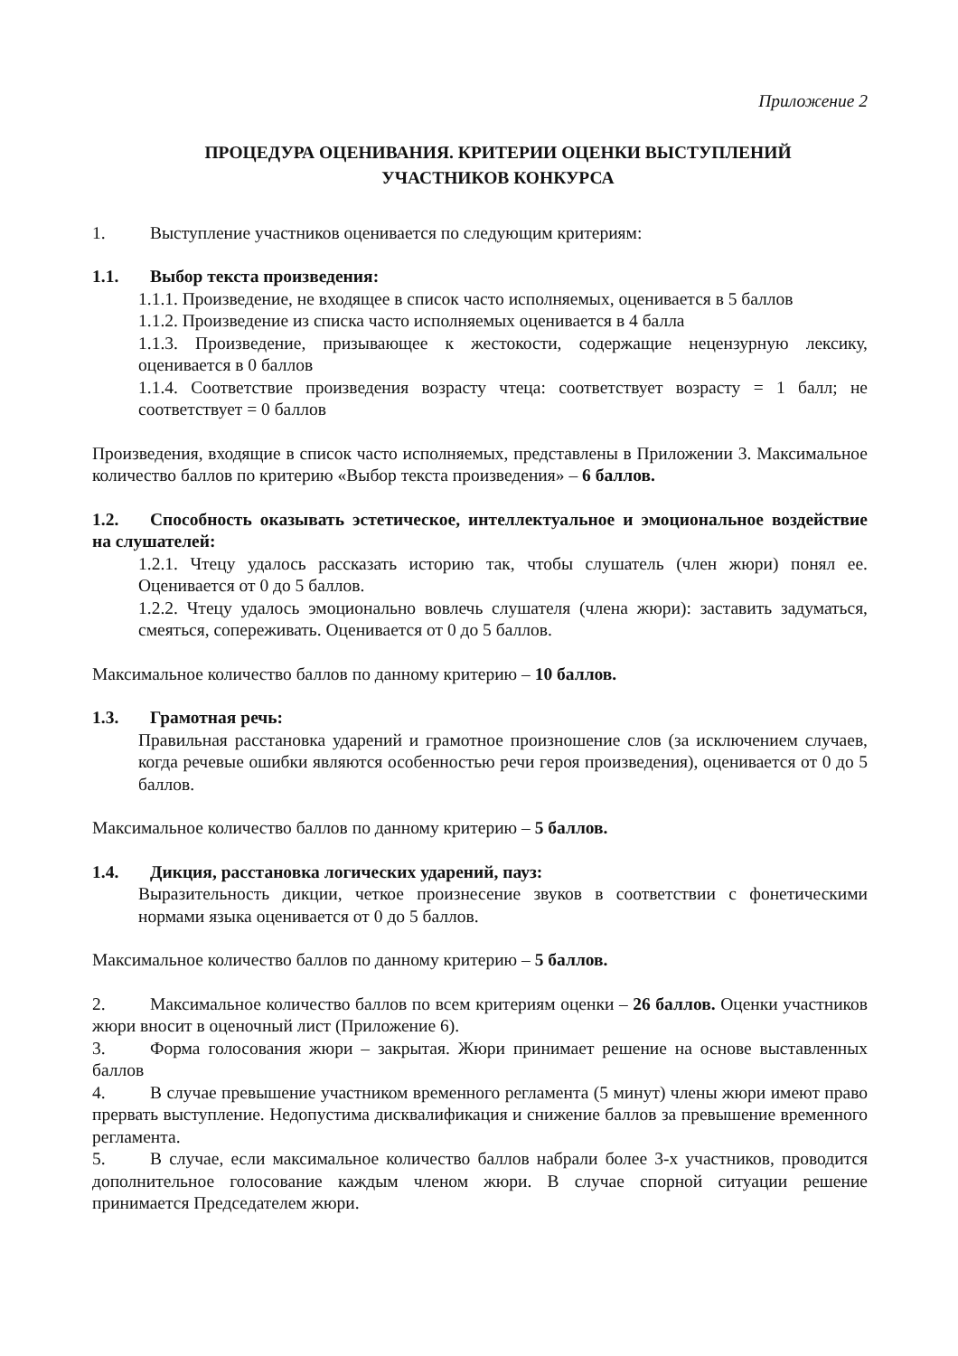Приложение 2
ПРОЦЕДУРА ОЦЕНИВАНИЯ. КРИТЕРИИ ОЦЕНКИ ВЫСТУПЛЕНИЙ
УЧАСТНИКОВ КОНКУРСА
1. Выступление участников оценивается по следующим критериям:
1.1. Выбор текста произведения:
1.1.1. Произведение, не входящее в список часто исполняемых, оценивается в 5 баллов
1.1.2. Произведение из списка часто исполняемых оценивается в 4 балла
1.1.3. Произведение, призывающее к жестокости, содержащие нецензурную лексику, оценивается в 0 баллов
1.1.4. Соответствие произведения возрасту чтеца: соответствует возрасту = 1 балл; не соответствует = 0 баллов
Произведения, входящие в список часто исполняемых, представлены в Приложении 3. Максимальное количество баллов по критерию «Выбор текста произведения» – 6 баллов.
1.2. Способность оказывать эстетическое, интеллектуальное и эмоциональное воздействие на слушателей:
1.2.1. Чтецу удалось рассказать историю так, чтобы слушатель (член жюри) понял ее. Оценивается от 0 до 5 баллов.
1.2.2. Чтецу удалось эмоционально вовлечь слушателя (члена жюри): заставить задуматься, смеяться, сопереживать. Оценивается от 0 до 5 баллов.
Максимальное количество баллов по данному критерию – 10 баллов.
1.3. Грамотная речь:
Правильная расстановка ударений и грамотное произношение слов (за исключением случаев, когда речевые ошибки являются особенностью речи героя произведения), оценивается от 0 до 5 баллов.
Максимальное количество баллов по данному критерию – 5 баллов.
1.4. Дикция, расстановка логических ударений, пауз:
Выразительность дикции, четкое произнесение звуков в соответствии с фонетическими нормами языка оценивается от 0 до 5 баллов.
Максимальное количество баллов по данному критерию – 5 баллов.
2. Максимальное количество баллов по всем критериям оценки – 26 баллов. Оценки участников жюри вносит в оценочный лист (Приложение 6).
3. Форма голосования жюри – закрытая. Жюри принимает решение на основе выставленных баллов
4. В случае превышение участником временного регламента (5 минут) члены жюри имеют право прервать выступление. Недопустима дисквалификация и снижение баллов за превышение временного регламента.
5. В случае, если максимальное количество баллов набрали более 3-х участников, проводится дополнительное голосование каждым членом жюри. В случае спорной ситуации решение принимается Председателем жюри.